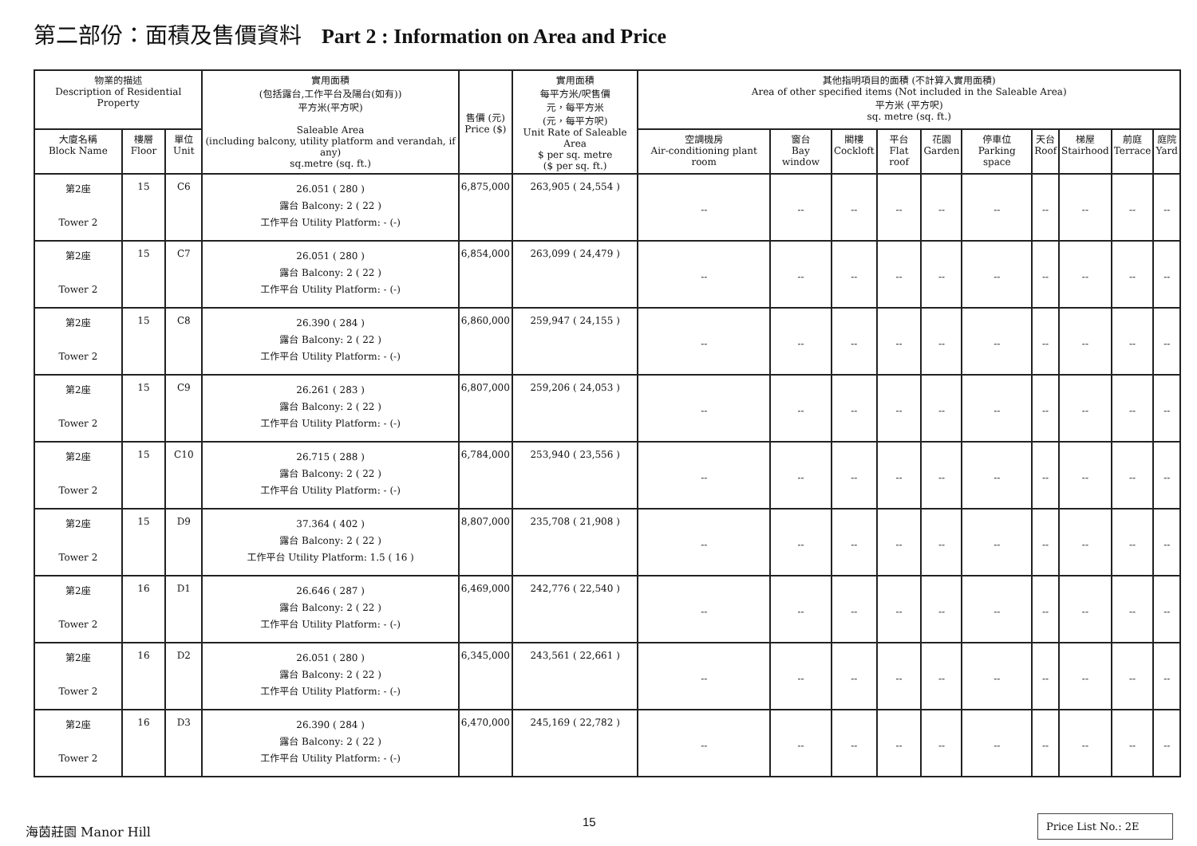第二部份：面積及售價資料 Part 2 : Information on Area and Price
| 物業的描述 Description of Residential Property | | | 實用面積 (包括露台,工作平台及陽台(如有)) 平方米(平方呎) Saleable Area (including balcony, utility platform and verandah, if any) sq.metre (sq. ft.) | 售價 (元) Price ($) | 實用面積 每平方米/呎售價 元，每平方米 (元，每平方呎) Unit Rate of Saleable Area $ per sq. metre ($ per sq. ft.) | 其他指明項目的面積 (不計算入實用面積) Area of other specified items (Not included in the Saleable Area) 平方米 (平方呎) sq. metre (sq. ft.) | | | | | | | | | |
| --- | --- | --- | --- | --- | --- | --- | --- | --- | --- | --- | --- | --- | --- | --- | --- |
| 大廈名稱 Block Name | 樓層 Floor | 單位 Unit | | | | 空調機房 Air-conditioning plant room | 窗台 Bay window | 閣樓 Cockloft | 平台 Flat roof | 花園 Garden | 停車位 Parking space | 天台 Roof | 梯屋 Stairhood | 前庭 Terrace | 庭院 Yard |
| 第2座 Tower 2 | 15 | C6 | 26.051 ( 280 ) 露台 Balcony: 2 ( 22 ) 工作平台 Utility Platform: - (-) | 6,875,000 | 263,905 ( 24,554 ) | -- | -- | -- | -- | -- | -- | -- | -- | -- | -- |
| 第2座 Tower 2 | 15 | C7 | 26.051 ( 280 ) 露台 Balcony: 2 ( 22 ) 工作平台 Utility Platform: - (-) | 6,854,000 | 263,099 ( 24,479 ) | -- | -- | -- | -- | -- | -- | -- | -- | -- | -- |
| 第2座 Tower 2 | 15 | C8 | 26.390 ( 284 ) 露台 Balcony: 2 ( 22 ) 工作平台 Utility Platform: - (-) | 6,860,000 | 259,947 ( 24,155 ) | -- | -- | -- | -- | -- | -- | -- | -- | -- | -- |
| 第2座 Tower 2 | 15 | C9 | 26.261 ( 283 ) 露台 Balcony: 2 ( 22 ) 工作平台 Utility Platform: - (-) | 6,807,000 | 259,206 ( 24,053 ) | -- | -- | -- | -- | -- | -- | -- | -- | -- | -- |
| 第2座 Tower 2 | 15 | C10 | 26.715 ( 288 ) 露台 Balcony: 2 ( 22 ) 工作平台 Utility Platform: - (-) | 6,784,000 | 253,940 ( 23,556 ) | -- | -- | -- | -- | -- | -- | -- | -- | -- | -- |
| 第2座 Tower 2 | 15 | D9 | 37.364 ( 402 ) 露台 Balcony: 2 ( 22 ) 工作平台 Utility Platform: 1.5 ( 16 ) | 8,807,000 | 235,708 ( 21,908 ) | -- | -- | -- | -- | -- | -- | -- | -- | -- | -- |
| 第2座 Tower 2 | 16 | D1 | 26.646 ( 287 ) 露台 Balcony: 2 ( 22 ) 工作平台 Utility Platform: - (-) | 6,469,000 | 242,776 ( 22,540 ) | -- | -- | -- | -- | -- | -- | -- | -- | -- | -- |
| 第2座 Tower 2 | 16 | D2 | 26.051 ( 280 ) 露台 Balcony: 2 ( 22 ) 工作平台 Utility Platform: - (-) | 6,345,000 | 243,561 ( 22,661 ) | -- | -- | -- | -- | -- | -- | -- | -- | -- | -- |
| 第2座 Tower 2 | 16 | D3 | 26.390 ( 284 ) 露台 Balcony: 2 ( 22 ) 工作平台 Utility Platform: - (-) | 6,470,000 | 245,169 ( 22,782 ) | -- | -- | -- | -- | -- | -- | -- | -- | -- | -- |
海茵莊園 Manor Hill 15 Price List No.: 2E